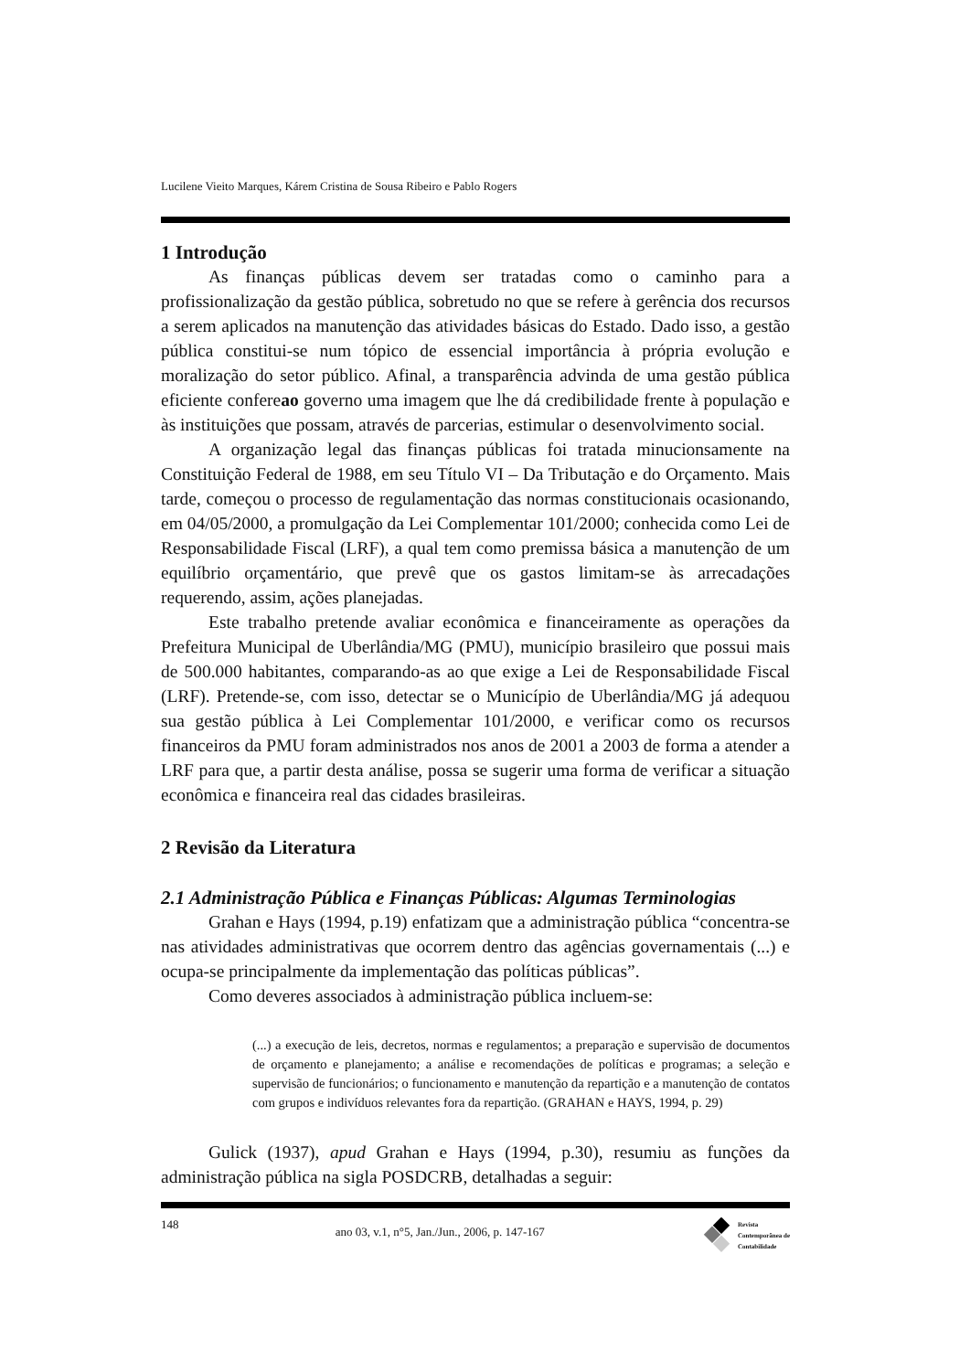Lucilene Vieito Marques, Kárem Cristina de Sousa Ribeiro e Pablo Rogers
1 Introdução
As finanças públicas devem ser tratadas como o caminho para a profissionalização da gestão pública, sobretudo no que se refere à gerência dos recursos a serem aplicados na manutenção das atividades básicas do Estado. Dado isso, a gestão pública constitui-se num tópico de essencial importância à própria evolução e moralização do setor público. Afinal, a transparência advinda de uma gestão pública eficiente confereao governo uma imagem que lhe dá credibilidade frente à população e às instituições que possam, através de parcerias, estimular o desenvolvimento social.
A organização legal das finanças públicas foi tratada minucionsamente na Constituição Federal de 1988, em seu Título VI – Da Tributação e do Orçamento. Mais tarde, começou o processo de regulamentação das normas constitucionais ocasionando, em 04/05/2000, a promulgação da Lei Complementar 101/2000; conhecida como Lei de Responsabilidade Fiscal (LRF), a qual tem como premissa básica a manutenção de um equilíbrio orçamentário, que prevê que os gastos limitam-se às arrecadações requerendo, assim, ações planejadas.
Este trabalho pretende avaliar econômica e financeiramente as operações da Prefeitura Municipal de Uberlândia/MG (PMU), município brasileiro que possui mais de 500.000 habitantes, comparando-as ao que exige a Lei de Responsabilidade Fiscal (LRF). Pretende-se, com isso, detectar se o Município de Uberlândia/MG já adequou sua gestão pública à Lei Complementar 101/2000, e verificar como os recursos financeiros da PMU foram administrados nos anos de 2001 a 2003 de forma a atender a LRF para que, a partir desta análise, possa se sugerir uma forma de verificar a situação econômica e financeira real das cidades brasileiras.
2 Revisão da Literatura
2.1 Administração Pública e Finanças Públicas: Algumas Terminologias
Grahan e Hays (1994, p.19) enfatizam que a administração pública “concentra-se nas atividades administrativas que ocorrem dentro das agências governamentais (...) e ocupa-se principalmente da implementação das políticas públicas”.
Como deveres associados à administração pública incluem-se:
(...) a execução de leis, decretos, normas e regulamentos; a preparação e supervisão de documentos de orçamento e planejamento; a análise e recomendações de políticas e programas; a seleção e supervisão de funcionários; o funcionamento e manutenção da repartição e a manutenção de contatos com grupos e indivíduos relevantes fora da repartição. (GRAHAN e HAYS, 1994, p. 29)
Gulick (1937), apud Grahan e Hays (1994, p.30), resumiu as funções da administração pública na sigla POSDCRB, detalhadas a seguir:
148 ano 03, v.1, n°5, Jan./Jun., 2006, p. 147-167 Revista
Contemporânea de
Contabilidade